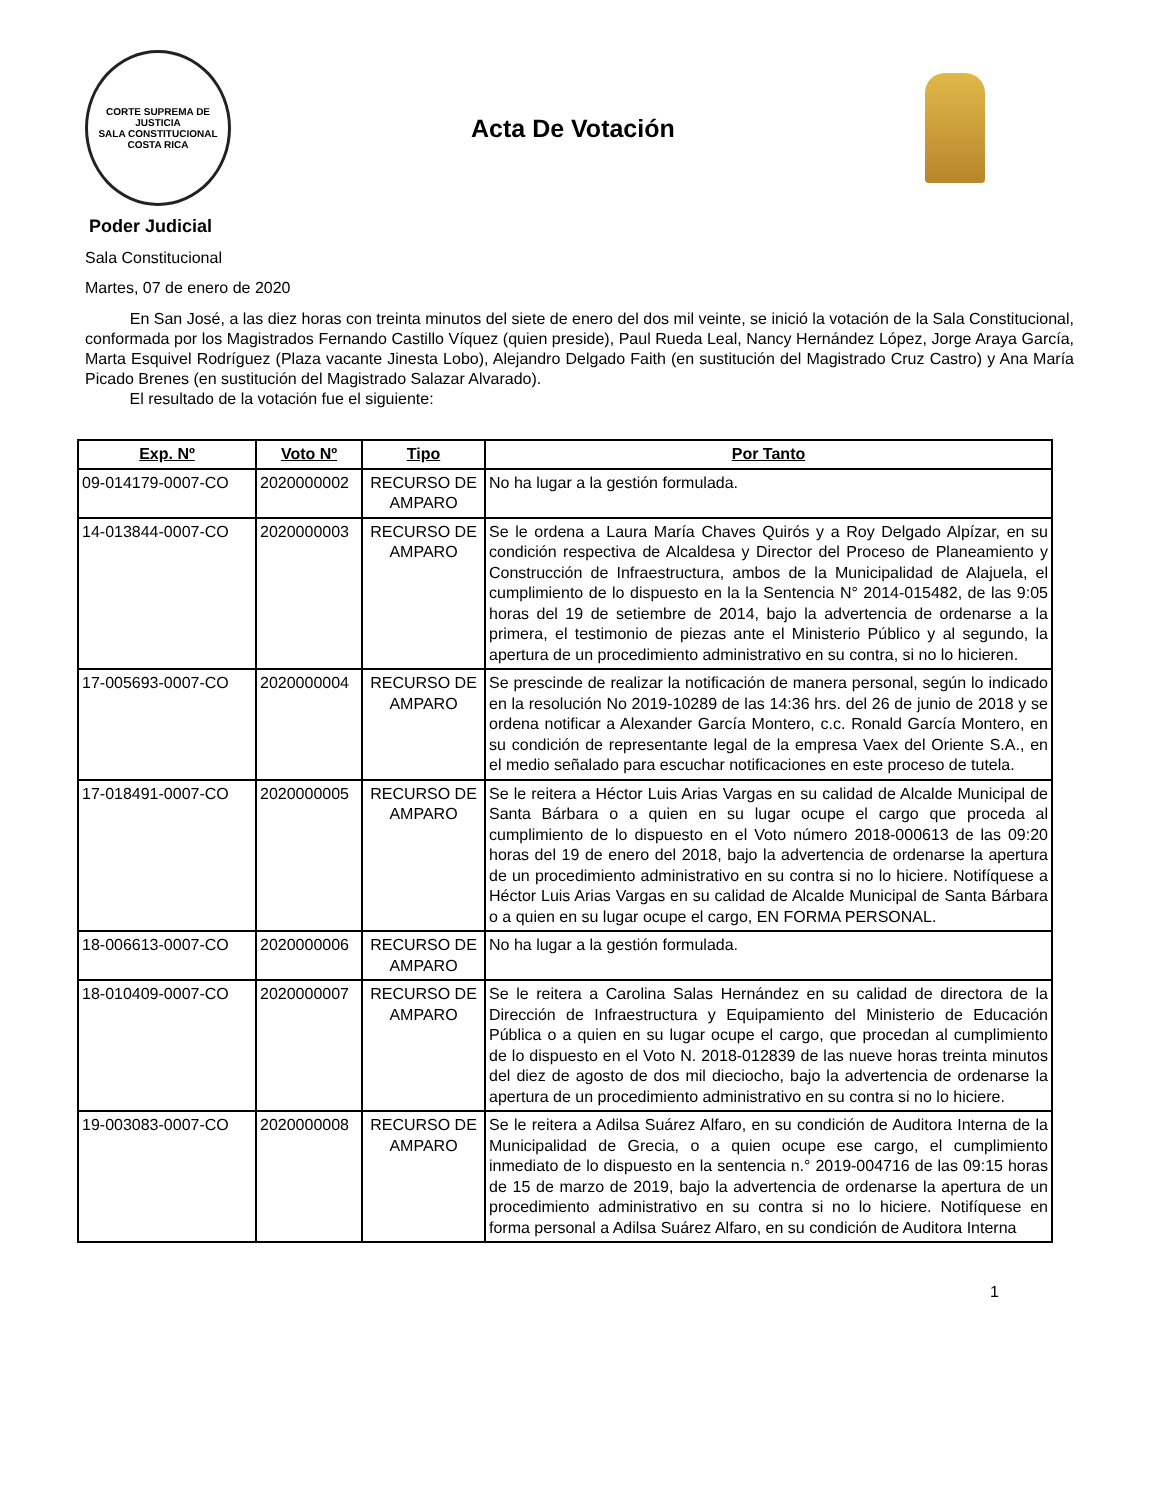CORTE SUPREMA DE JUSTICIA
SALA CONSTITUCIONAL
COSTA RICA
Acta De Votación
Poder Judicial
Sala Constitucional
Martes, 07 de enero de 2020
En San José, a las diez horas con treinta minutos del siete de enero del dos mil veinte, se inició la votación de la Sala Constitucional, conformada por los Magistrados Fernando Castillo Víquez (quien preside), Paul Rueda Leal, Nancy Hernández López, Jorge Araya García, Marta Esquivel Rodríguez (Plaza vacante Jinesta Lobo), Alejandro Delgado Faith (en sustitución del Magistrado Cruz Castro) y Ana María Picado Brenes (en sustitución del Magistrado Salazar Alvarado).
El resultado de la votación fue el siguiente:
| Exp. Nº | Voto Nº | Tipo | Por Tanto |
| --- | --- | --- | --- |
| 09-014179-0007-CO | 2020000002 | RECURSO DE AMPARO | No ha lugar a la gestión formulada. |
| 14-013844-0007-CO | 2020000003 | RECURSO DE AMPARO | Se le ordena a Laura María Chaves Quirós y a Roy Delgado Alpízar, en su condición respectiva de Alcaldesa y Director del Proceso de Planeamiento y Construcción de Infraestructura, ambos de la Municipalidad de Alajuela, el cumplimiento de lo dispuesto en la la Sentencia N° 2014-015482, de las 9:05 horas del 19 de setiembre de 2014, bajo la advertencia de ordenarse a la primera, el testimonio de piezas ante el Ministerio Público y al segundo, la apertura de un procedimiento administrativo en su contra, si no lo hicieren. |
| 17-005693-0007-CO | 2020000004 | RECURSO DE AMPARO | Se prescinde de realizar la notificación de manera personal, según lo indicado en la resolución No 2019-10289 de las 14:36 hrs. del 26 de junio de 2018 y se ordena notificar a Alexander García Montero, c.c. Ronald García Montero, en su condición de representante legal de la empresa Vaex del Oriente S.A., en el medio señalado para escuchar notificaciones en este proceso de tutela. |
| 17-018491-0007-CO | 2020000005 | RECURSO DE AMPARO | Se le reitera a Héctor Luis Arias Vargas en su calidad de Alcalde Municipal de Santa Bárbara o a quien en su lugar ocupe el cargo que proceda al cumplimiento de lo dispuesto en el Voto número 2018-000613 de las 09:20 horas del 19 de enero del 2018, bajo la advertencia de ordenarse la apertura de un procedimiento administrativo en su contra si no lo hiciere. Notifíquese a Héctor Luis Arias Vargas en su calidad de Alcalde Municipal de Santa Bárbara o a quien en su lugar ocupe el cargo, EN FORMA PERSONAL. |
| 18-006613-0007-CO | 2020000006 | RECURSO DE AMPARO | No ha lugar a la gestión formulada. |
| 18-010409-0007-CO | 2020000007 | RECURSO DE AMPARO | Se le reitera a Carolina Salas Hernández en su calidad de directora de la Dirección de Infraestructura y Equipamiento del Ministerio de Educación Pública o a quien en su lugar ocupe el cargo, que procedan al cumplimiento de lo dispuesto en el Voto N. 2018-012839 de las nueve horas treinta minutos del diez de agosto de dos mil dieciocho, bajo la advertencia de ordenarse la apertura de un procedimiento administrativo en su contra si no lo hiciere. |
| 19-003083-0007-CO | 2020000008 | RECURSO DE AMPARO | Se le reitera a Adilsa Suárez Alfaro, en su condición de Auditora Interna de la Municipalidad de Grecia, o a quien ocupe ese cargo, el cumplimiento inmediato de lo dispuesto en la sentencia n.° 2019-004716 de las 09:15 horas de 15 de marzo de 2019, bajo la advertencia de ordenarse la apertura de un procedimiento administrativo en su contra si no lo hiciere. Notifíquese en forma personal a Adilsa Suárez Alfaro, en su condición de Auditora Interna |
1